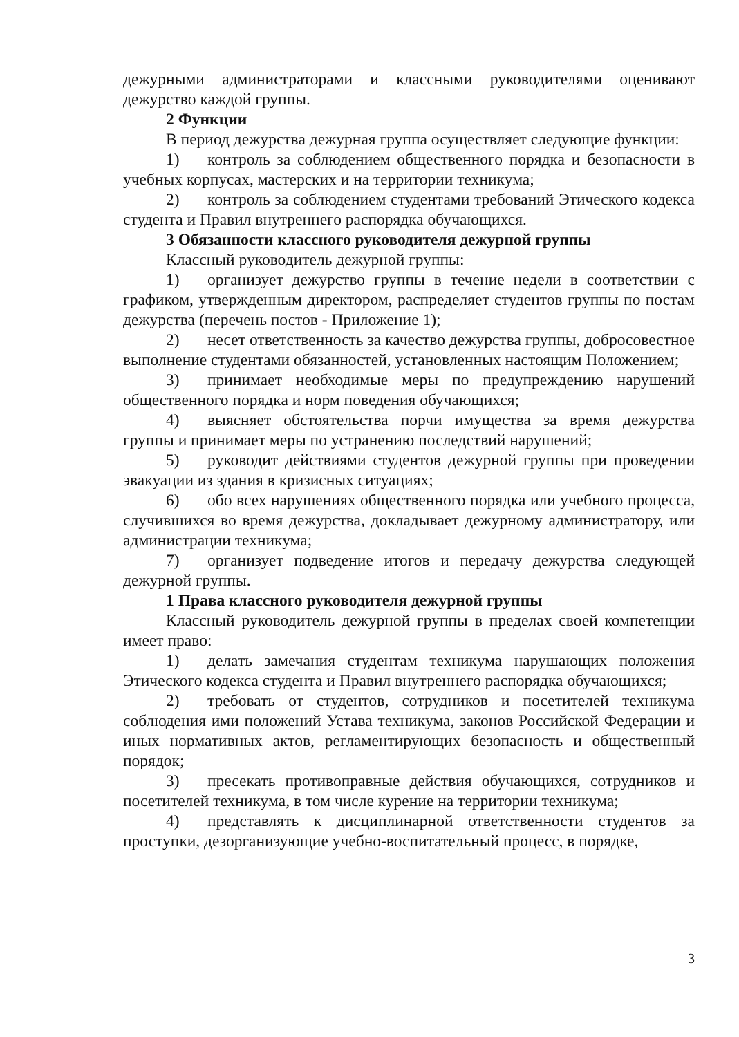дежурными администраторами и классными руководителями оценивают дежурство каждой группы.
2 Функции
В период дежурства дежурная группа осуществляет следующие функции:
1) контроль за соблюдением общественного порядка и безопасности в учебных корпусах, мастерских и на территории техникума;
2) контроль за соблюдением студентами требований Этического кодекса студента и Правил внутреннего распорядка обучающихся.
3 Обязанности классного руководителя дежурной группы
Классный руководитель дежурной группы:
1) организует дежурство группы в течение недели в соответствии с графиком, утвержденным директором, распределяет студентов группы по постам дежурства (перечень постов - Приложение 1);
2) несет ответственность за качество дежурства группы, добросовестное выполнение студентами обязанностей, установленных настоящим Положением;
3) принимает необходимые меры по предупреждению нарушений общественного порядка и норм поведения обучающихся;
4) выясняет обстоятельства порчи имущества за время дежурства группы и принимает меры по устранению последствий нарушений;
5) руководит действиями студентов дежурной группы при проведении эвакуации из здания в кризисных ситуациях;
6) обо всех нарушениях общественного порядка или учебного процесса, случившихся во время дежурства, докладывает дежурному администратору, или администрации техникума;
7) организует подведение итогов и передачу дежурства следующей дежурной группы.
1 Права классного руководителя дежурной группы
Классный руководитель дежурной группы в пределах своей компетенции имеет право:
1) делать замечания студентам техникума нарушающих положения Этического кодекса студента и Правил внутреннего распорядка обучающихся;
2) требовать от студентов, сотрудников и посетителей техникума соблюдения ими положений Устава техникума, законов Российской Федерации и иных нормативных актов, регламентирующих безопасность и общественный порядок;
3) пресекать противоправные действия обучающихся, сотрудников и посетителей техникума, в том числе курение на территории техникума;
4) представлять к дисциплинарной ответственности студентов за проступки, дезорганизующие учебно-воспитательный процесс, в порядке,
3